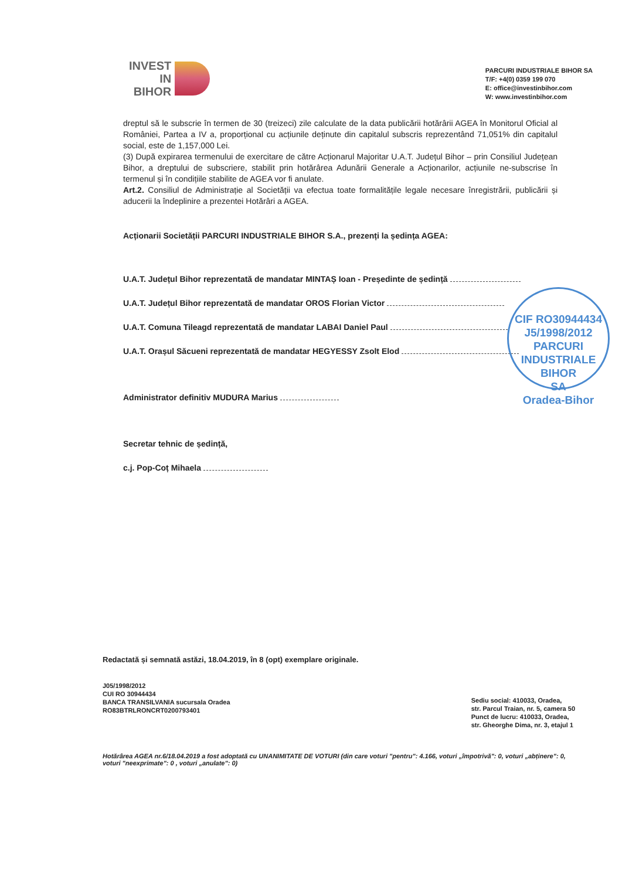INVEST
IN
BIHOR
PARCURI INDUSTRIALE BIHOR SA
T/F: +4(0) 0359 199 070
E: office@investinbihor.com
W: www.investinbihor.com
dreptul să le subscrie în termen de 30 (treizeci) zile calculate de la data publicării hotărârii AGEA în Monitorul Oficial al României, Partea a IV a, proporțional cu acțiunile deținute din capitalul subscris reprezentând 71,051% din capitalul social, este de 1,157,000 Lei.
(3) După expirarea termenului de exercitare de către Acționarul Majoritar U.A.T. Județul Bihor – prin Consiliul Județean Bihor, a dreptului de subscriere, stabilit prin hotărârea Adunării Generale a Acționarilor, acțiunile ne-subscrise în termenul și în condițiile stabilite de AGEA vor fi anulate.
Art.2. Consiliul de Administrație al Societății va efectua toate formalitățile legale necesare înregistrării, publicării și aducerii la îndeplinire a prezentei Hotărâri a AGEA.
Acționarii Societății PARCURI INDUSTRIALE BIHOR S.A., prezenți la ședința AGEA:
U.A.T. Județul Bihor reprezentată de mandatar MINTAȘ Ioan - Președinte de ședință
U.A.T. Județul Bihor reprezentată de mandatar OROS Florian Victor
U.A.T. Comuna Tileagd reprezentată de mandatar LABAI Daniel Paul
U.A.T. Orașul Săcueni reprezentată de mandatar HEGYESSY Zsolt Elod
Administrator definitiv MUDURA Marius
Secretar tehnic de ședință,
c.j. Pop-Coț Mihaela
CIF RO30944434
J5/1998/2012
PARCURI
INDUSTRIALE
BIHOR
SA
Oradea-Bihor
Redactată și semnată astăzi, 18.04.2019, în 8 (opt) exemplare originale.
J05/1998/2012
CUI RO 30944434
BANCA TRANSILVANIA sucursala Oradea
RO83BTRLRONCRT0200793401
Sediu social: 410033, Oradea,
str. Parcul Traian, nr. 5, camera 50
Punct de lucru: 410033, Oradea,
str. Gheorghe Dima, nr. 3, etajul 1
Hotărârea AGEA nr.6/18.04.2019 a fost adoptată cu UNANIMITATE DE VOTURI (din care voturi "pentru": 4.166, voturi „împotrivă": 0, voturi „abținere": 0, voturi "neexprimate": 0 , voturi „anulate": 0)